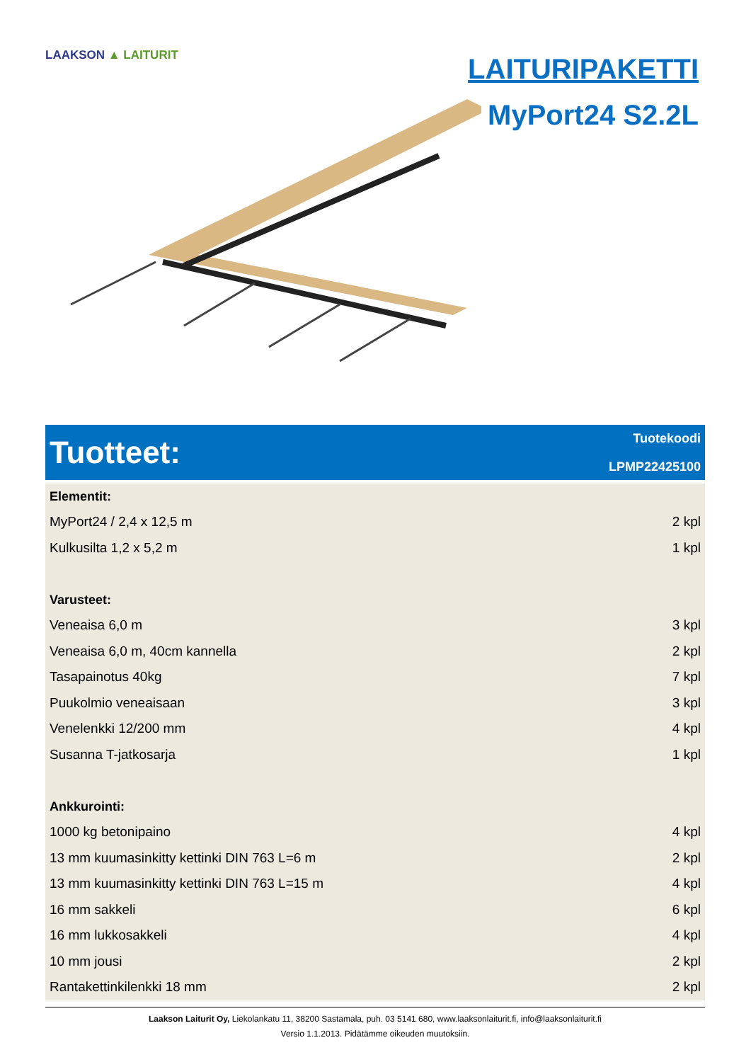LAAKSON ▲ LAITURIT
LAITURIPAKETTI
MyPort24 S2.2L
Tuotteet:
Tuotekoodi
LPMP22425100
| Elementit: | |
| --- | --- |
| MyPort24 / 2,4 x 12,5 m | 2 kpl |
| Kulkusilta 1,2 x 5,2 m | 1 kpl |
| Varusteet: | |
| Veneaisa 6,0 m | 3 kpl |
| Veneaisa 6,0 m, 40cm kannella | 2 kpl |
| Tasapainotus 40kg | 7 kpl |
| Puukolmio veneaisaan | 3 kpl |
| Venelenkki 12/200 mm | 4 kpl |
| Susanna T-jatkosarja | 1 kpl |
| Ankkurointi: | |
| 1000 kg betonipaino | 4 kpl |
| 13 mm kuumasinkitty kettinki DIN 763 L=6 m | 2 kpl |
| 13 mm kuumasinkitty kettinki DIN 763 L=15 m | 4 kpl |
| 16 mm sakkeli | 6 kpl |
| 16 mm lukkosakkeli | 4 kpl |
| 10 mm jousi | 2 kpl |
| Rantakettinkilenkki 18 mm | 2 kpl |
Laakson Laiturit Oy, Liekolankatu 11, 38200 Sastamala, puh. 03 5141 680, www.laaksonlaiturit.fi, info@laaksonlaiturit.fi
Versio 1.1.2013. Pidätämme oikeuden muutoksiin.